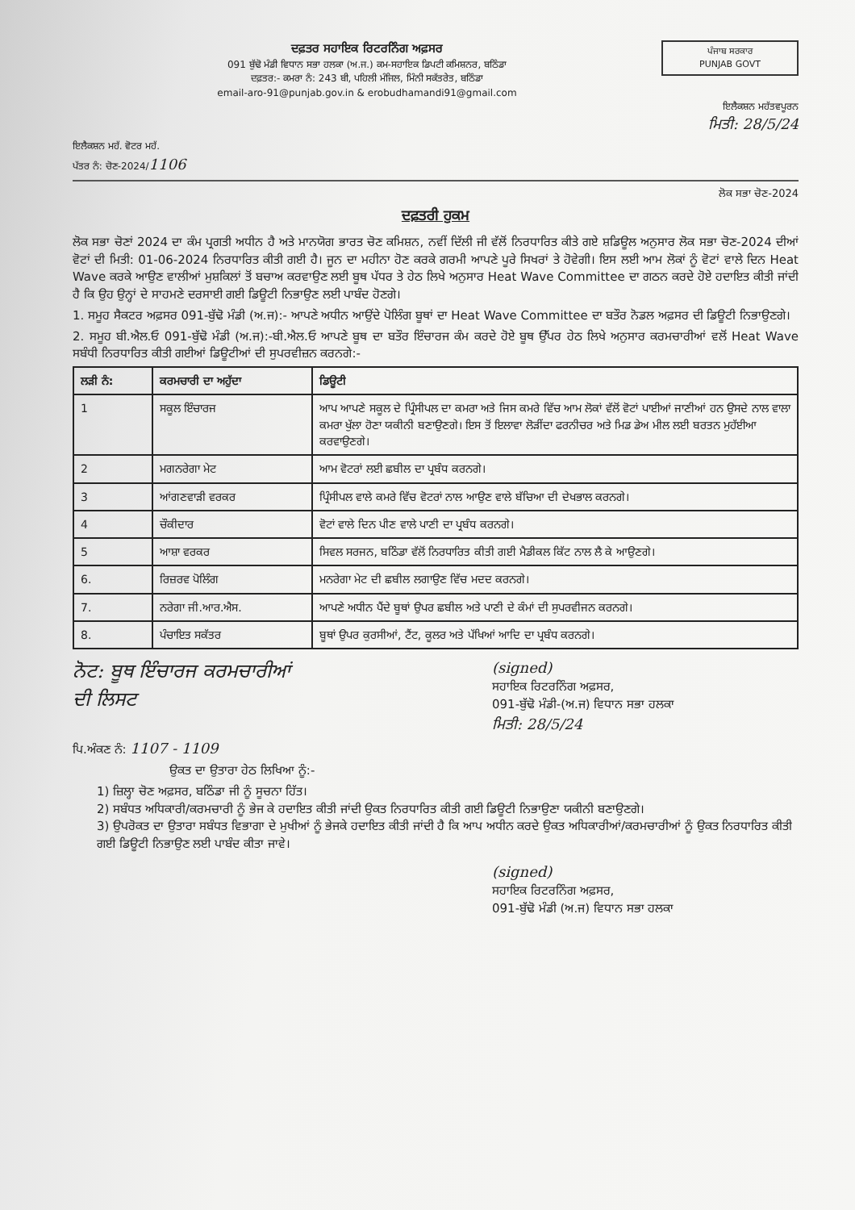ਦਫ਼ਤਰ ਸਹਾਇਕ ਰਿਟਰਨਿੰਗ ਅਫ਼ਸਰ
091 ਬੁੱਢੋ ਮੰਡੀ ਵਿਧਾਨ ਸਭਾ ਹਲਕਾ (ਅ.ਜ.) ਕਮ-ਸਹਾਇਕ ਡਿਪਟੀ ਕਮਿਸ਼ਨਰ, ਬਠਿੰਡਾ
ਦਫ਼ਤਰ:- ਕਮਰਾ ਨੰ: 243 ਬੀ, ਪਹਿਲੀ ਮੰਜਿਲ, ਮਿੰਨੀ ਸਕੱਤਰੇਤ, ਬਠਿੰਡਾ
email-aro-91@punjab.gov.in & erobudhamandi91@gmail.com
ਪੰਜਾਬ ਸਰਕਾਰ
PUNJAB GOVT
ਇਲੈਕਸ਼ਨ ਮਹੱਤਵਪੂਰਨ
ਮਿਤੀ: 28/5/24
ਇਲੈਕਸ਼ਨ ਮਹੱ. ਵੋਟਰ ਮਹੱ.
ਪੱਤਰ ਨੰ: ਚੋਣ-2024/1106
ਲੋਕ ਸਭਾ ਚੋਣ-2024
ਦਫ਼ਤਰੀ ਹੁਕਮ
ਲੋਕ ਸਭਾ ਚੋਣਾਂ 2024 ਦਾ ਕੰਮ ਪ੍ਰਗਤੀ ਅਧੀਨ ਹੈ ਅਤੇ ਮਾਨਯੋਗ ਭਾਰਤ ਚੋਣ ਕਮਿਸ਼ਨ, ਨਵੀਂ ਦਿੱਲੀ ਜੀ ਵੱਲੋਂ ਨਿਰਧਾਰਿਤ ਕੀਤੇ ਗਏ ਸ਼ਡਿਊਲ ਅਨੁਸਾਰ ਲੋਕ ਸਭਾ ਚੋਣ-2024 ਦੀਆਂ ਵੋਟਾਂ ਦੀ ਮਿਤੀ: 01-06-2024 ਨਿਰਧਾਰਿਤ ਕੀਤੀ ਗਈ ਹੈ। ਜੂਨ ਦਾ ਮਹੀਨਾ ਹੋਣ ਕਰਕੇ ਗਰਮੀ ਆਪਣੇ ਪੂਰੇ ਸਿਖਰਾਂ ਤੇ ਹੋਵੇਗੀ। ਇਸ ਲਈ ਆਮ ਲੋਕਾਂ ਨੂੰ ਵੋਟਾਂ ਵਾਲੇ ਦਿਨ Heat Wave ਕਰਕੇ ਆਉਣ ਵਾਲੀਆਂ ਮੁਸ਼ਕਿਲਾਂ ਤੋਂ ਬਚਾਅ ਕਰਵਾਉਣ ਲਈ ਬੂਥ ਪੱਧਰ ਤੇ ਹੇਠ ਲਿਖੇ ਅਨੁਸਾਰ Heat Wave Committee ਦਾ ਗਠਨ ਕਰਦੇ ਹੋਏ ਹਦਾਇਤ ਕੀਤੀ ਜਾਂਦੀ ਹੈ ਕਿ ਉਹ ਉਨ੍ਹਾਂ ਦੇ ਸਾਹਮਣੇ ਦਰਸਾਈ ਗਈ ਡਿਊਟੀ ਨਿਭਾਉਣ ਲਈ ਪਾਬੰਦ ਹੋਣਗੇ।
1. ਸਮੂਹ ਸੈਕਟਰ ਅਫ਼ਸਰ 091-ਬੁੱਢੋ ਮੰਡੀ (ਅ.ਜ):- ਆਪਣੇ ਅਧੀਨ ਆਉਂਦੇ ਪੋਲਿੰਗ ਬੂਥਾਂ ਦਾ Heat Wave Committee ਦਾ ਬਤੌਰ ਨੋਡਲ ਅਫ਼ਸਰ ਦੀ ਡਿਊਟੀ ਨਿਭਾਉਣਗੇ।
2. ਸਮੂਹ ਬੀ.ਐਲ.ਓ 091-ਬੁੱਢੋ ਮੰਡੀ (ਅ.ਜ):-ਬੀ.ਐਲ.ਓ ਆਪਣੇ ਬੂਥ ਦਾ ਬਤੌਰ ਇੰਚਾਰਜ ਕੰਮ ਕਰਦੇ ਹੋਏ ਬੂਥ ਉੱਪਰ ਹੇਠ ਲਿਖੇ ਅਨੁਸਾਰ ਕਰਮਚਾਰੀਆਂ ਵਲੋਂ Heat Wave ਸਬੰਧੀ ਨਿਰਧਾਰਿਤ ਕੀਤੀ ਗਈਆਂ ਡਿਊਟੀਆਂ ਦੀ ਸੁਪਰਵੀਜ਼ਨ ਕਰਨਗੇ:-
| ਲੜੀ ਨੰ: | ਕਰਮਚਾਰੀ ਦਾ ਅਹੁੱਦਾ | ਡਿਊਟੀ |
| --- | --- | --- |
| 1 | ਸਕੂਲ ਇੰਚਾਰਜ | ਆਪ ਆਪਣੇ ਸਕੂਲ ਦੇ ਪ੍ਰਿੰਸੀਪਲ ਦਾ ਕਮਰਾ ਅਤੇ ਜਿਸ ਕਮਰੇ ਵਿੱਚ ਆਮ ਲੋਕਾਂ ਵੱਲੋਂ ਵੋਟਾਂ ਪਾਈਆਂ ਜਾਣੀਆਂ ਹਨ ਉਸਦੇ ਨਾਲ ਵਾਲਾ ਕਮਰਾ ਖੁੱਲਾ ਹੋਣਾ ਯਕੀਨੀ ਬਣਾਉਣਗੇ। ਇਸ ਤੋਂ ਇਲਾਵਾ ਲੋੜੀਂਦਾ ਫਰਨੀਚਰ ਅਤੇ ਮਿਡ ਡੇਅ ਮੀਲ ਲਈ ਬਰਤਨ ਮੁਹੱਈਆ ਕਰਵਾਉਣਗੇ। |
| 2 | ਮਗਨਰੇਗਾ ਮੇਟ | ਆਮ ਵੋਟਰਾਂ ਲਈ ਛਬੀਲ ਦਾ ਪ੍ਰਬੰਧ ਕਰਨਗੇ। |
| 3 | ਆਂਗਣਵਾੜੀ ਵਰਕਰ | ਪ੍ਰਿੰਸੀਪਲ ਵਾਲੇ ਕਮਰੇ ਵਿੱਚ ਵੋਟਰਾਂ ਨਾਲ ਆਉਣ ਵਾਲੇ ਬੱਚਿਆ ਦੀ ਦੇਖਭਾਲ ਕਰਨਗੇ। |
| 4 | ਚੌਕੀਦਾਰ | ਵੋਟਾਂ ਵਾਲੇ ਦਿਨ ਪੀਣ ਵਾਲੇ ਪਾਣੀ ਦਾ ਪ੍ਰਬੰਧ ਕਰਨਗੇ। |
| 5 | ਆਸ਼ਾ ਵਰਕਰ | ਸਿਵਲ ਸਰਜਨ, ਬਠਿੰਡਾ ਵੱਲੋਂ ਨਿਰਧਾਰਿਤ ਕੀਤੀ ਗਈ ਮੈਡੀਕਲ ਕਿੱਟ ਨਾਲ ਲੈ ਕੇ ਆਉਣਗੇ। |
| 6. | ਰਿਜ਼ਰਵ ਪੋਲਿੰਗ | ਮਨਰੇਗਾ ਮੇਟ ਦੀ ਛਬੀਲ ਲਗਾਉਣ ਵਿੱਚ ਮਦਦ ਕਰਨਗੇ। |
| 7. | ਨਰੇਗਾ ਜੀ.ਆਰ.ਐਸ. | ਆਪਣੇ ਅਧੀਨ ਪੈਂਦੇ ਬੂਥਾਂ ਉਪਰ ਛਬੀਲ ਅਤੇ ਪਾਣੀ ਦੇ ਕੰਮਾਂ ਦੀ ਸੁਪਰਵੀਜਨ ਕਰਨਗੇ। |
| 8. | ਪੰਚਾਇਤ ਸਕੱਤਰ | ਬੂਥਾਂ ਉਪਰ ਕੁਰਸੀਆਂ, ਟੈਂਟ, ਕੂਲਰ ਅਤੇ ਪੱਖਿਆਂ ਆਦਿ ਦਾ ਪ੍ਰਬੰਧ ਕਰਨਗੇ। |
ਨੋਟ: ਬੂਥ ਇੰਚਾਰਜ ਕਰਮਚਾਰੀਆਂ
ਦੀ ਲਿਸਟ
(signed)
ਸਹਾਇਕ ਰਿਟਰਨਿੰਗ ਅਫ਼ਸਰ,
091-ਬੁੱਢੋ ਮੰਡੀ-(ਅ.ਜ) ਵਿਧਾਨ ਸਭਾ ਹਲਕਾ
ਮਿਤੀ: 28/5/24
ਪਿ.ਅੰਕਣ ਨੰ: 1107 - 1109
ਉਕਤ ਦਾ ਉਤਾਰਾ ਹੇਠ ਲਿਖਿਆ ਨੂੰ:-
1) ਜ਼ਿਲ੍ਹਾ ਚੋਣ ਅਫ਼ਸਰ, ਬਠਿੰਡਾ ਜੀ ਨੂੰ ਸੂਚਨਾ ਹਿੱਤ।
2) ਸਬੰਧਤ ਅਧਿਕਾਰੀ/ਕਰਮਚਾਰੀ ਨੂੰ ਭੇਜ ਕੇ ਹਦਾਇਤ ਕੀਤੀ ਜਾਂਦੀ ਉਕਤ ਨਿਰਧਾਰਿਤ ਕੀਤੀ ਗਈ ਡਿਊਟੀ ਨਿਭਾਉਣਾ ਯਕੀਨੀ ਬਣਾਉਣਗੇ।
3) ਉਪਰੋਕਤ ਦਾ ਉਤਾਰਾ ਸਬੰਧਤ ਵਿਭਾਗਾ ਦੇ ਮੁਖੀਆਂ ਨੂੰ ਭੇਜਕੇ ਹਦਾਇਤ ਕੀਤੀ ਜਾਂਦੀ ਹੈ ਕਿ ਆਪ ਅਧੀਨ ਕਰਦੇ ਉਕਤ ਅਧਿਕਾਰੀਆਂ/ਕਰਮਚਾਰੀਆਂ ਨੂੰ ਉਕਤ ਨਿਰਧਾਰਿਤ ਕੀਤੀ ਗਈ ਡਿਊਟੀ ਨਿਭਾਉਣ ਲਈ ਪਾਬੰਦ ਕੀਤਾ ਜਾਵੇ।
(signed)
ਸਹਾਇਕ ਰਿਟਰਨਿੰਗ ਅਫ਼ਸਰ,
091-ਬੁੱਢੋ ਮੰਡੀ (ਅ.ਜ) ਵਿਧਾਨ ਸਭਾ ਹਲਕਾ